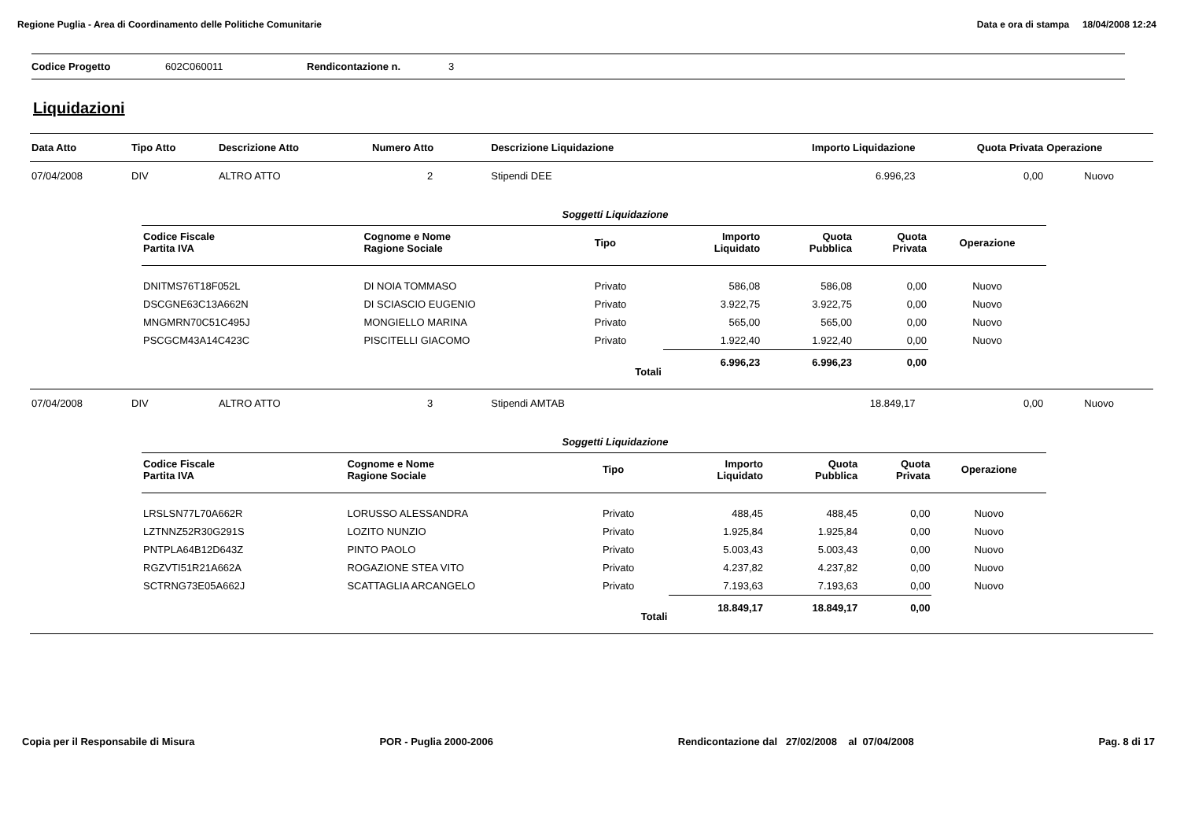Regione Puglia - Area di Coordinamento delle Politiche Comunitarie Data e ora di stampa 18/04/2008 12:24
Codice Progetto 602C060011 Rendicontazione n. 3
Liquidazioni
| Data Atto | Tipo Atto | Descrizione Atto | Numero Atto | Descrizione Liquidazione | Importo Liquidazione | Quota Privata | Operazione |
| --- | --- | --- | --- | --- | --- | --- | --- |
| 07/04/2008 | DIV | ALTRO ATTO | 2 | Stipendi DEE | 6.996,23 | 0,00 | Nuovo |
| Soggetti Liquidazione / Codice Fiscale Partita IVA / Cognome e Nome Ragione Sociale / Tipo / Importo Liquidato / Quota Pubblica / Quota Privata / Operazione / / --- / --- / --- / --- / --- / --- / --- / / DNITMS76T18F052L / DI NOIA TOMMASO / Privato / 586,08 / 586,08 / 0,00 / Nuovo / / DSCGNE63C13A662N / DI SCIASCIO EUGENIO / Privato / 3.922,75 / 3.922,75 / 0,00 / Nuovo / / MNGMRN70C51C495J / MONGIELLO MARINA / Privato / 565,00 / 565,00 / 0,00 / Nuovo / / PSCGCM43A14C423C / PISCITELLI GIACOMO / Privato / 1.922,40 / 1.922,40 / 0,00 / Nuovo / / / / Totali / 6.996,23 / 6.996,23 / 0,00 / / | | | | | | | |
| 07/04/2008 | DIV | ALTRO ATTO | 3 | Stipendi AMTAB | 18.849,17 | 0,00 | Nuovo |
| Soggetti Liquidazione / Codice Fiscale Partita IVA / Cognome e Nome Ragione Sociale / Tipo / Importo Liquidato / Quota Pubblica / Quota Privata / Operazione / / --- / --- / --- / --- / --- / --- / --- / / LRSLSN77L70A662R / LORUSSO ALESSANDRA / Privato / 488,45 / 488,45 / 0,00 / Nuovo / / LZTNNZ52R30G291S / LOZITO NUNZIO / Privato / 1.925,84 / 1.925,84 / 0,00 / Nuovo / / PNTPLA64B12D643Z / PINTO PAOLO / Privato / 5.003,43 / 5.003,43 / 0,00 / Nuovo / / RGZVTI51R21A662A / ROGAZIONE STEA VITO / Privato / 4.237,82 / 4.237,82 / 0,00 / Nuovo / / SCTRNG73E05A662J / SCATTAGLIA ARCANGELO / Privato / 7.193,63 / 7.193,63 / 0,00 / Nuovo / / / / Totali / 18.849,17 / 18.849,17 / 0,00 / / | | | | | | | |
Copia per il Responsabile di Misura POR - Puglia 2000-2006 Rendicontazione dal 27/02/2008 al 07/04/2008 Pag. 8 di 17